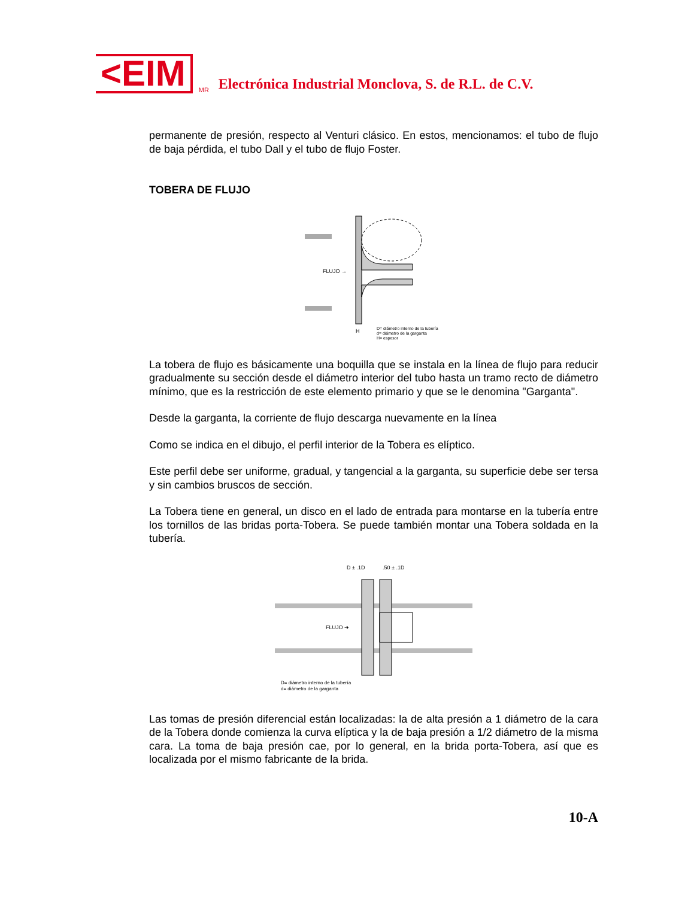<EIM
MR Electrónica Industrial Monclova, S. de R.L. de C.V.
permanente de presión, respecto al Venturi clásico. En estos, mencionamos: el tubo de flujo de baja pérdida, el tubo Dall y el tubo de flujo Foster.
TOBERA DE FLUJO
FLUJO →
D= diámetro interno de la tubería
d= diámetro de la garganta
H= espesor
H
La tobera de flujo es básicamente una boquilla que se instala en la línea de flujo para reducir gradualmente su sección desde el diámetro interior del tubo hasta un tramo recto de diámetro mínimo, que es la restricción de este elemento primario y que se le denomina "Garganta".
Desde la garganta, la corriente de flujo descarga nuevamente en la línea
Como se indica en el dibujo, el perfil interior de la Tobera es elíptico.
Este perfil debe ser uniforme, gradual, y tangencial a la garganta, su superficie debe ser tersa y sin cambios bruscos de sección.
La Tobera tiene en general, un disco en el lado de entrada para montarse en la tubería entre los tornillos de las bridas porta-Tobera. Se puede también montar una Tobera soldada en la tubería.
D ± .1D
.50 ± .1D
FLUJO ➔
D= diámetro interno de la tubería
d= diámetro de la garganta
Las tomas de presión diferencial están localizadas: la de alta presión a 1 diámetro de la cara de la Tobera donde comienza la curva elíptica y la de baja presión a 1/2 diámetro de la misma cara. La toma de baja presión cae, por lo general, en la brida porta-Tobera, así que es localizada por el mismo fabricante de la brida.
10-A